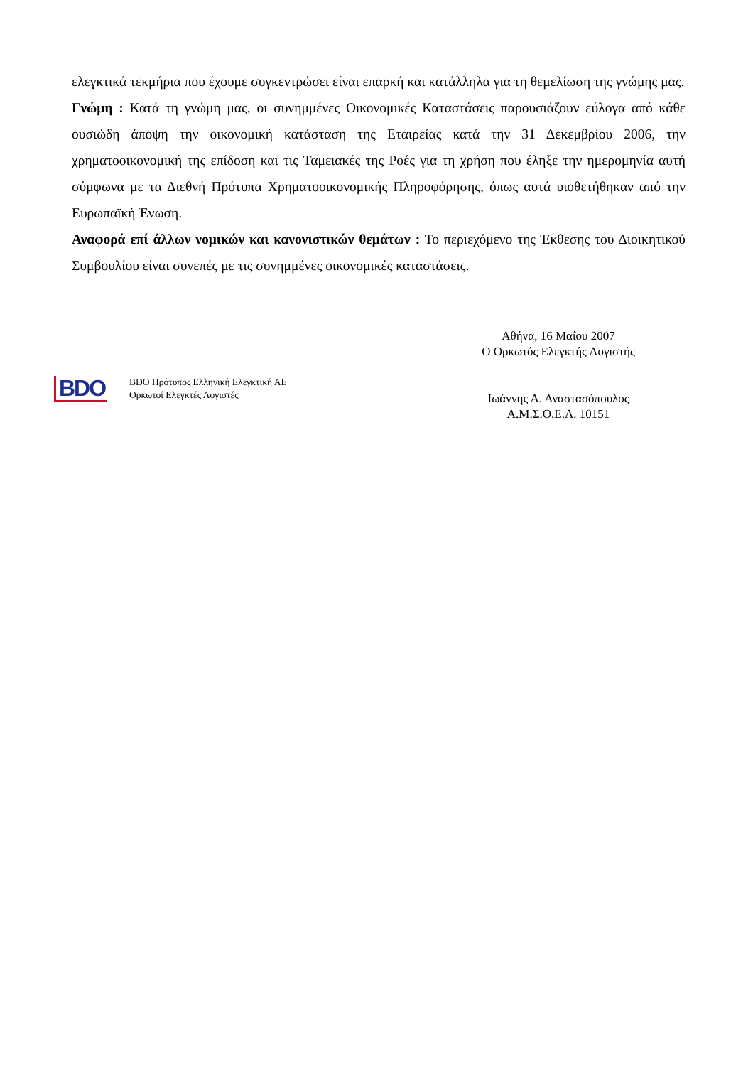ελεγκτικά τεκμήρια που έχουμε συγκεντρώσει είναι επαρκή και κατάλληλα για τη θεμελίωση της γνώμης μας.
Γνώμη : Κατά τη γνώμη μας, οι συνημμένες Οικονομικές Καταστάσεις παρουσιάζουν εύλογα από κάθε ουσιώδη άποψη την οικονομική κατάσταση της Εταιρείας κατά την 31 Δεκεμβρίου 2006, την χρηματοοικονομική της επίδοση και τις Ταμειακές της Ροές για τη χρήση που έληξε την ημερομηνία αυτή σύμφωνα με τα Διεθνή Πρότυπα Χρηματοοικονομικής Πληροφόρησης, όπως αυτά υιοθετήθηκαν από την Ευρωπαϊκή Ένωση.
Αναφορά επί άλλων νομικών και κανονιστικών θεμάτων : Το περιεχόμενο της Έκθεσης του Διοικητικού Συμβουλίου είναι συνεπές με τις συνημμένες οικονομικές καταστάσεις.
BDO
BDO Πρότυπος Ελληνική Ελεγκτική ΑΕ
Ορκωτοί Ελεγκτές Λογιστές
Αθήνα, 16 Μαΐου 2007
Ο Ορκωτός Ελεγκτής Λογιστής
Ιωάννης Α. Αναστασόπουλος
Α.Μ.Σ.Ο.Ε.Λ. 10151